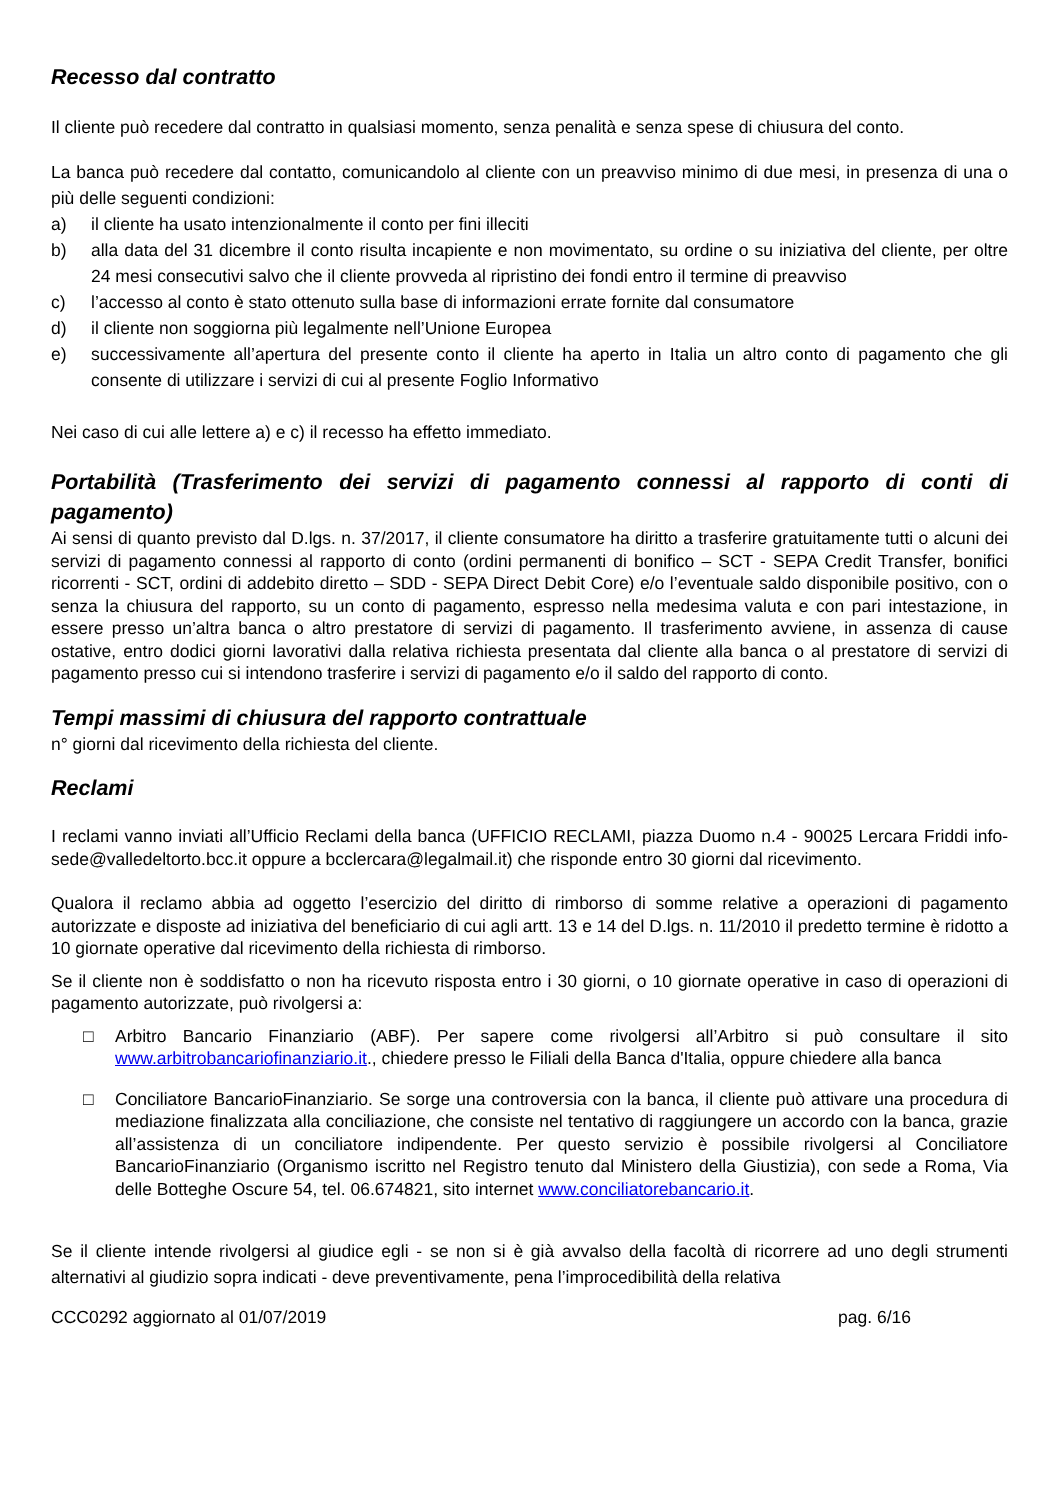Recesso dal contratto
Il cliente può recedere dal contratto in qualsiasi momento, senza penalità e senza spese di chiusura del conto.
La banca può recedere dal contatto, comunicandolo al cliente con un preavviso minimo di due mesi, in presenza di una o più delle seguenti condizioni:
a) il cliente ha usato intenzionalmente il conto per fini illeciti
b) alla data del 31 dicembre il conto risulta incapiente e non movimentato, su ordine o su iniziativa del cliente, per oltre 24 mesi consecutivi salvo che il cliente provveda al ripristino dei fondi entro il termine di preavviso
c) l’accesso al conto è stato ottenuto sulla base di informazioni errate fornite dal consumatore
d) il cliente non soggiorna più legalmente nell’Unione Europea
e) successivamente all’apertura del presente conto il cliente ha aperto in Italia un altro conto di pagamento che gli consente di utilizzare i servizi di cui al presente Foglio Informativo
Nei caso di cui alle lettere a) e c) il recesso ha effetto immediato.
Portabilità (Trasferimento dei servizi di pagamento connessi al rapporto di conti di pagamento)
Ai sensi di quanto previsto dal D.lgs. n. 37/2017, il cliente consumatore ha diritto a trasferire gratuitamente tutti o alcuni dei servizi di pagamento connessi al rapporto di conto (ordini permanenti di bonifico – SCT - SEPA Credit Transfer, bonifici ricorrenti - SCT, ordini di addebito diretto – SDD - SEPA Direct Debit Core) e/o l’eventuale saldo disponibile positivo, con o senza la chiusura del rapporto, su un conto di pagamento, espresso nella medesima valuta e con pari intestazione, in essere presso un’altra banca o altro prestatore di servizi di pagamento. Il trasferimento avviene, in assenza di cause ostative, entro dodici giorni lavorativi dalla relativa richiesta presentata dal cliente alla banca o al prestatore di servizi di pagamento presso cui si intendono trasferire i servizi di pagamento e/o il saldo del rapporto di conto.
Tempi massimi di chiusura del rapporto contrattuale
n° giorni dal ricevimento della richiesta del cliente.
Reclami
I reclami vanno inviati all’Ufficio Reclami della banca (UFFICIO RECLAMI, piazza Duomo n.4 - 90025 Lercara Friddi info-sede@valledeltorto.bcc.it oppure a bcclercara@legalmail.it) che risponde entro 30 giorni dal ricevimento.
Qualora il reclamo abbia ad oggetto l’esercizio del diritto di rimborso di somme relative a operazioni di pagamento autorizzate e disposte ad iniziativa del beneficiario di cui agli artt. 13 e 14 del D.lgs. n. 11/2010 il predetto termine è ridotto a 10 giornate operative dal ricevimento della richiesta di rimborso.
Se il cliente non è soddisfatto o non ha ricevuto risposta entro i 30 giorni, o 10 giornate operative in caso di operazioni di pagamento autorizzate, può rivolgersi a:
□ Arbitro Bancario Finanziario (ABF). Per sapere come rivolgersi all’Arbitro si può consultare il sito www.arbitrobancariofinanziario.it., chiedere presso le Filiali della Banca d'Italia, oppure chiedere alla banca
□ Conciliatore BancarioFinanziario. Se sorge una controversia con la banca, il cliente può attivare una procedura di mediazione finalizzata alla conciliazione, che consiste nel tentativo di raggiungere un accordo con la banca, grazie all’assistenza di un conciliatore indipendente. Per questo servizio è possibile rivolgersi al Conciliatore BancarioFinanziario (Organismo iscritto nel Registro tenuto dal Ministero della Giustizia), con sede a Roma, Via delle Botteghe Oscure 54, tel. 06.674821, sito internet www.conciliatorebancario.it.
Se il cliente intende rivolgersi al giudice egli - se non si è già avvalso della facoltà di ricorrere ad uno degli strumenti alternativi al giudizio sopra indicati - deve preventivamente, pena l’improcedibilità della relativa
CCC0292 aggiornato al 01/07/2019 pag. 6/16